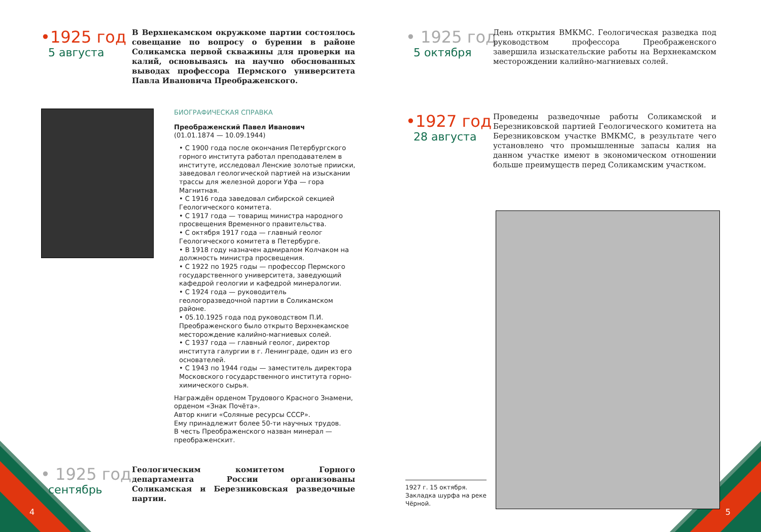•1925 год
5 августа
В Верхнекамском окружкоме партии состоялось совещание по вопросу о бурении в районе Соликамска первой скважины для проверки на калий, основываясь на научно обоснованных выводах профессора Пермского университета Павла Ивановича Преображенского.
БИОГРАФИЧЕСКАЯ СПРАВКА
Преображенский Павел Иванович
(01.01.1874 — 10.09.1944)
• С 1900 года после окончания Петербургского горного института работал преподавателем в институте, исследовал Ленские золотые прииски, заведовал геологической партией на изыскании трассы для железной дороги Уфа — гора Магнитная.
• С 1916 года заведовал сибирской секцией Геологического комитета.
• С 1917 года — товарищ министра народного просвещения Временного правительства.
• С октября 1917 года — главный геолог Геологического комитета в Петербурге.
• В 1918 году назначен адмиралом Колчаком на должность министра просвещения.
• С 1922 по 1925 годы — профессор Пермского государственного университета, заведующий кафедрой геологии и кафедрой минералогии.
• С 1924 года — руководитель геологоразведочной партии в Соликамском районе.
• 05.10.1925 года под руководством П.И. Преображенского было открыто Верхнекамское месторождение калийно-магниевых солей.
• С 1937 года — главный геолог, директор института галургии в г. Ленинграде, один из его основателей.
• С 1943 по 1944 годы — заместитель директора Московского государственного института горно-химического сырья.
Награждён орденом Трудового Красного Знамени, орденом «Знак Почёта».
Автор книги «Соляные ресурсы СССР».
Ему принадлежит более 50-ти научных трудов.
В честь Преображенского назван минерал — преображенскит.
• 1925 год
сентябрь
Геологическим комитетом Горного департамента России организованы Соликамская и Березниковская разведочные партии.
4
• 1925 год
5 октября
День открытия ВМКМС. Геологическая разведка под руководством профессора Преображенского завершила изыскательские работы на Верхнекамском месторождении калийно-магниевых солей.
•1927 год
28 августа
Проведены разведочные работы Соликамской и Березниковской партией Геологического комитета на Березниковском участке ВМКМС, в результате чего установлено что промышленные запасы калия на данном участке имеют в экономическом отношении больше преимуществ перед Соликамским участком.
1927 г. 15 октября.
Закладка шурфа на реке Чёрной.
5